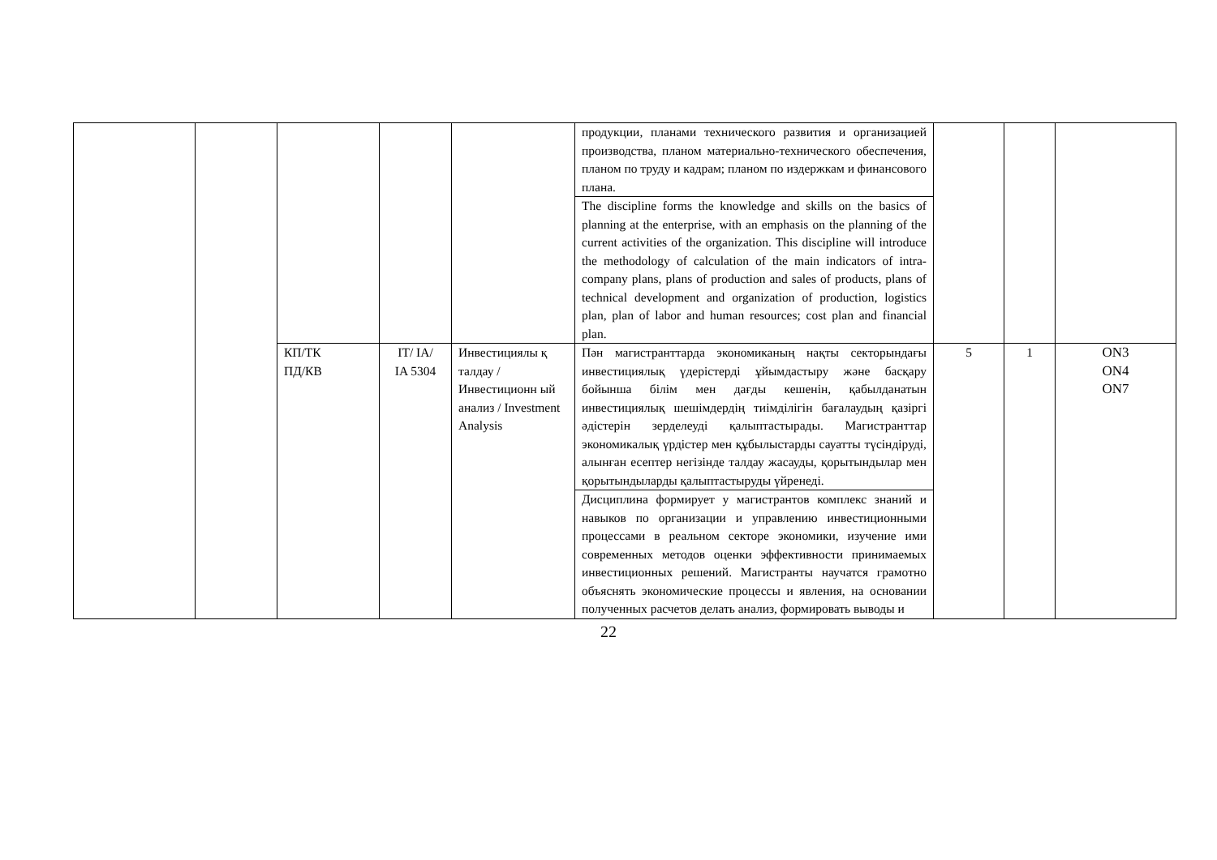| | | | | | продукции, планами технического развития и организацией производства, планом материально-технического обеспечения, планом по труду и кадрам; планом по издержкам и финансового плана. | | | |
| | | | | | The discipline forms the knowledge and skills on the basics of planning at the enterprise, with an emphasis on the planning of the current activities of the organization. This discipline will introduce the methodology of calculation of the main indicators of intra-company plans, plans of production and sales of products, plans of technical development and organization of production, logistics plan, plan of labor and human resources; cost plan and financial plan. | | | |
| | | КП/ТК ПД/КВ | IT/ IA/ IA 5304 | Инвестициялы қ талдау / Инвестиционн ый анализ / Investment Analysis | Пән магистранттарда экономиканың нақты секторындағы инвестициялық үдерістерді ұйымдастыру және басқару бойынша білім мен дағды кешенін, қабылданатын инвестициялық шешімдердің тиімділігін бағалаудың қазіргі әдістерін зерделеуді қалыптастырады. Магистранттар экономикалық үрдістер мен құбылыстарды сауатты түсіндіруді, алынған есептер негізінде талдау жасауды, қорытындылар мен қорытындыларды қалыптастыруды үйренеді. | 5 | 1 | ON3 ON4 ON7 |
| | | | | | Дисциплина формирует у магистрантов комплекс знаний и навыков по организации и управлению инвестиционными процессами в реальном секторе экономики, изучение ими современных методов оценки эффективности принимаемых инвестиционных решений. Магистранты научатся грамотно объяснять экономические процессы и явления, на основании полученных расчетов делать анализ, формировать выводы и | | | |
22